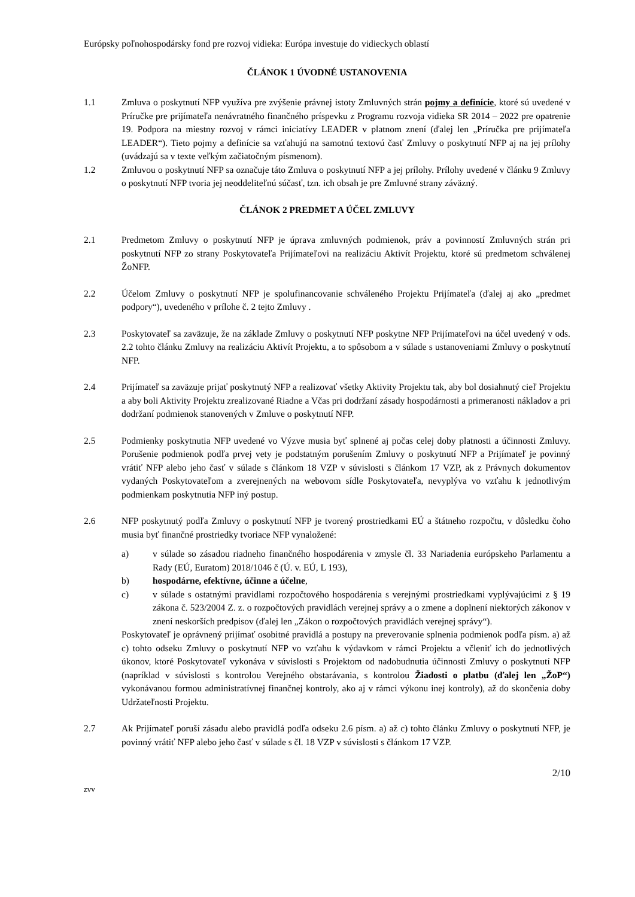Európsky poľnohospodársky fond pre rozvoj vidieka: Európa investuje do vidieckych oblastí
ČLÁNOK 1 ÚVODNÉ USTANOVENIA
1.1 Zmluva o poskytnutí NFP využíva pre zvýšenie právnej istoty Zmluvných strán pojmy a definície, ktoré sú uvedené v Príručke pre prijímateľa nenávratného finančného príspevku z Programu rozvoja vidieka SR 2014 – 2022 pre opatrenie 19. Podpora na miestny rozvoj v rámci iniciatívy LEADER v platnom znení (ďalej len „Príručka pre prijímateľa LEADER“). Tieto pojmy a definície sa vzťahujú na samotnú textovú časť Zmluvy o poskytnutí NFP aj na jej prílohy (uvádzajú sa v texte veľkým začiatočným písmenom).
1.2 Zmluvou o poskytnutí NFP sa označuje táto Zmluva o poskytnutí NFP a jej prílohy. Prílohy uvedené v článku 9 Zmluvy o poskytnutí NFP tvoria jej neoddeliteľnú súčasť, tzn. ich obsah je pre Zmluvné strany záväzný.
ČLÁNOK 2 PREDMET A ÚČEL ZMLUVY
2.1 Predmetom Zmluvy o poskytnutí NFP je úprava zmluvných podmienok, práv a povinností Zmluvných strán pri poskytnutí NFP zo strany Poskytovateľa Prijímateľovi na realizáciu Aktivít Projektu, ktoré sú predmetom schválenej ŽoNFP.
2.2 Účelom Zmluvy o poskytnutí NFP je spolufinancovanie schváleného Projektu Prijímateľa (ďalej aj ako „predmet podpory“), uvedeného v prílohe č. 2 tejto Zmluvy .
2.3 Poskytovateľ sa zaväzuje, že na základe Zmluvy o poskytnutí NFP poskytne NFP Prijímateľovi na účel uvedený v ods. 2.2 tohto článku Zmluvy na realizáciu Aktivít Projektu, a to spôsobom a v súlade s ustanoveniami Zmluvy o poskytnutí NFP.
2.4 Prijímateľ sa zaväzuje prijať poskytnutý NFP a realizovať všetky Aktivity Projektu tak, aby bol dosiahnutý cieľ Projektu a aby boli Aktivity Projektu zrealizované Riadne a Včas pri dodržaní zásady hospodárnosti a primeranosti nákladov a pri dodržaní podmienok stanovených v Zmluve o poskytnutí NFP.
2.5 Podmienky poskytnutia NFP uvedené vo Výzve musia byť splnené aj počas celej doby platnosti a účinnosti Zmluvy. Porušenie podmienok podľa prvej vety je podstatným porušením Zmluvy o poskytnutí NFP a Prijímateľ je povinný vrátiť NFP alebo jeho časť v súlade s článkom 18 VZP v súvislosti s článkom 17 VZP, ak z Právnych dokumentov vydaných Poskytovateľom a zverejnených na webovom sídle Poskytovateľa, nevyplýva vo vzťahu k jednotlivým podmienkam poskytnutia NFP iný postup.
2.6 NFP poskytnutý podľa Zmluvy o poskytnutí NFP je tvorený prostriedkami EÚ a štátneho rozpočtu, v dôsledku čoho musia byť finančné prostriedky tvoriace NFP vynaložené:
a) v súlade so zásadou riadneho finančného hospodárenia v zmysle čl. 33 Nariadenia európskeho Parlamentu a Rady (EÚ, Euratom) 2018/1046 č (Ú. v. EÚ, L 193),
b) hospodárne, efektívne, účinne a účelne,
c) v súlade s ostatnými pravidlami rozpočtového hospodárenia s verejnými prostriedkami vyplývajúcimi z § 19 zákona č. 523/2004 Z. z. o rozpočtových pravidlách verejnej správy a o zmene a doplnení niektorých zákonov v znení neskorších predpisov (ďalej len „Zákon o rozpočtových pravidlách verejnej správy“).
Poskytovateľ je oprávnený prijímať osobitné pravidlá a postupy na preverovanie splnenia podmienok podľa písm. a) až c) tohto odseku Zmluvy o poskytnutí NFP vo vzťahu k výdavkom v rámci Projektu a včleniť ich do jednotlivých úkonov, ktoré Poskytovateľ vykonáva v súvislosti s Projektom od nadobudnutia účinnosti Zmluvy o poskytnutí NFP (napríklad v súvislosti s kontrolou Verejného obstarávania, s kontrolou Žiadosti o platbu (ďalej len „ŽoP“) vykonávanou formou administratívnej finančnej kontroly, ako aj v rámci výkonu inej kontroly), až do skončenia doby Udržateľnosti Projektu.
2.7 Ak Prijímateľ poruší zásadu alebo pravidlá podľa odseku 2.6 písm. a) až c) tohto článku Zmluvy o poskytnutí NFP, je povinný vrátiť NFP alebo jeho časť v súlade s čl. 18 VZP v súvislosti s článkom 17 VZP.
2/10
zvv